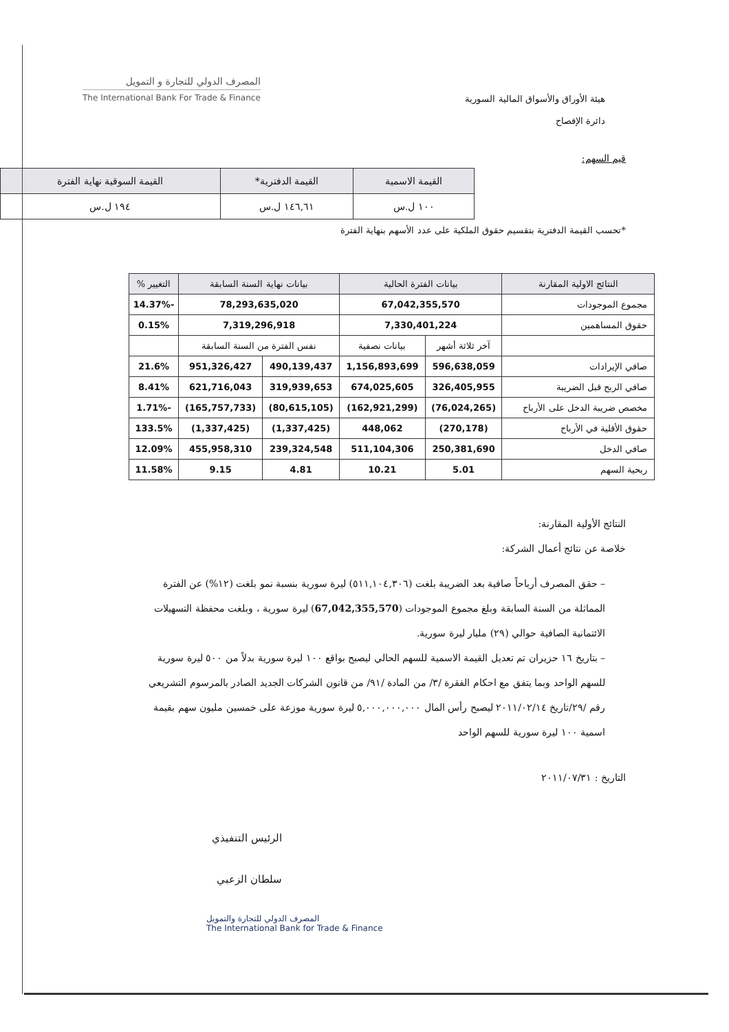هيئة الأوراق والأسواق المالية السورية
دائرة الإفصاح
المصرف الدولي للتجارة و التمويل
The International Bank For Trade & Finance
قيم السهم:
| القيمة الاسمية | القيمة الدفترية* | القيمة السوقية نهاية الفترة |
| --- | --- | --- |
| ١٠٠ ل.س | ١٤٦,٦١ ل.س | ١٩٤ ل.س |
*تحسب القيمة الدفترية بتقسيم حقوق الملكية على عدد الأسهم بنهاية الفترة
| النتائج الاولية المقارنة | بيانات الفترة الحالية | | بيانات نهاية السنة السابقة | | التغيير % |
| --- | --- | --- | --- | --- | --- |
| مجموع الموجودات | 67,042,355,570 | | 78,293,635,020 | | -14.37% |
| حقوق المساهمين | 7,330,401,224 | | 7,319,296,918 | | 0.15% |
| | آخر ثلاثة أشهر | بيانات نصفية | نفس الفترة من السنة السابقة | | |
| صافي الإيرادات | 596,638,059 | 1,156,893,699 | 490,139,437 | 951,326,427 | 21.6% |
| صافي الربح قبل الضريبة | 326,405,955 | 674,025,605 | 319,939,653 | 621,716,043 | 8.41% |
| مخصص ضريبة الدخل على الأرباح | (76,024,265) | (162,921,299) | (80,615,105) | (165,757,733) | -1.71% |
| حقوق الأقلية في الأرباح | (270,178) | 448,062 | (1,337,425) | (1,337,425) | 133.5% |
| صافي الدخل | 250,381,690 | 511,104,306 | 239,324,548 | 455,958,310 | 12.09% |
| ربحية السهم | 5.01 | 10.21 | 4.81 | 9.15 | 11.58% |
النتائج الأولية المقارنة:
خلاصة عن نتائج أعمال الشركة:
– حقق المصرف أرباحاً صافية بعد الضريبة بلغت (٥١١,١٠٤,٣٠٦) ليرة سورية بنسبة نمو بلغت (١٢%) عن الفترة المماثلة من السنة السابقة وبلغ مجموع الموجودات (67,042,355,570) ليرة سورية ، وبلغت محفظة التسهيلات الائتمانية الصافية حوالي (٢٩) مليار ليرة سورية.
– بتاريخ ١٦ حزيران تم تعديل القيمة الاسمية للسهم الحالي ليصبح بواقع ١٠٠ ليرة سورية بدلاً من ٥٠٠ ليرة سورية للسهم الواحد وبما يتفق مع احكام الفقرة /٣/ من المادة /٩١/ من قانون الشركات الجديد الصادر بالمرسوم التشريعي رقم /٢٩/تاريخ ٢٠١١/٠٢/١٤ ليصبح رأس المال ٥,٠٠٠,٠٠٠,٠٠٠ ليرة سورية موزعة على خمسين مليون سهم بقيمة اسمية ١٠٠ ليرة سورية للسهم الواحد
التاريخ : ٢٠١١/٠٧/٣١
الرئيس التنفيذي
سلطان الزعبي
المصرف الدولي للتجارة والتمويل
The International Bank for Trade & Finance